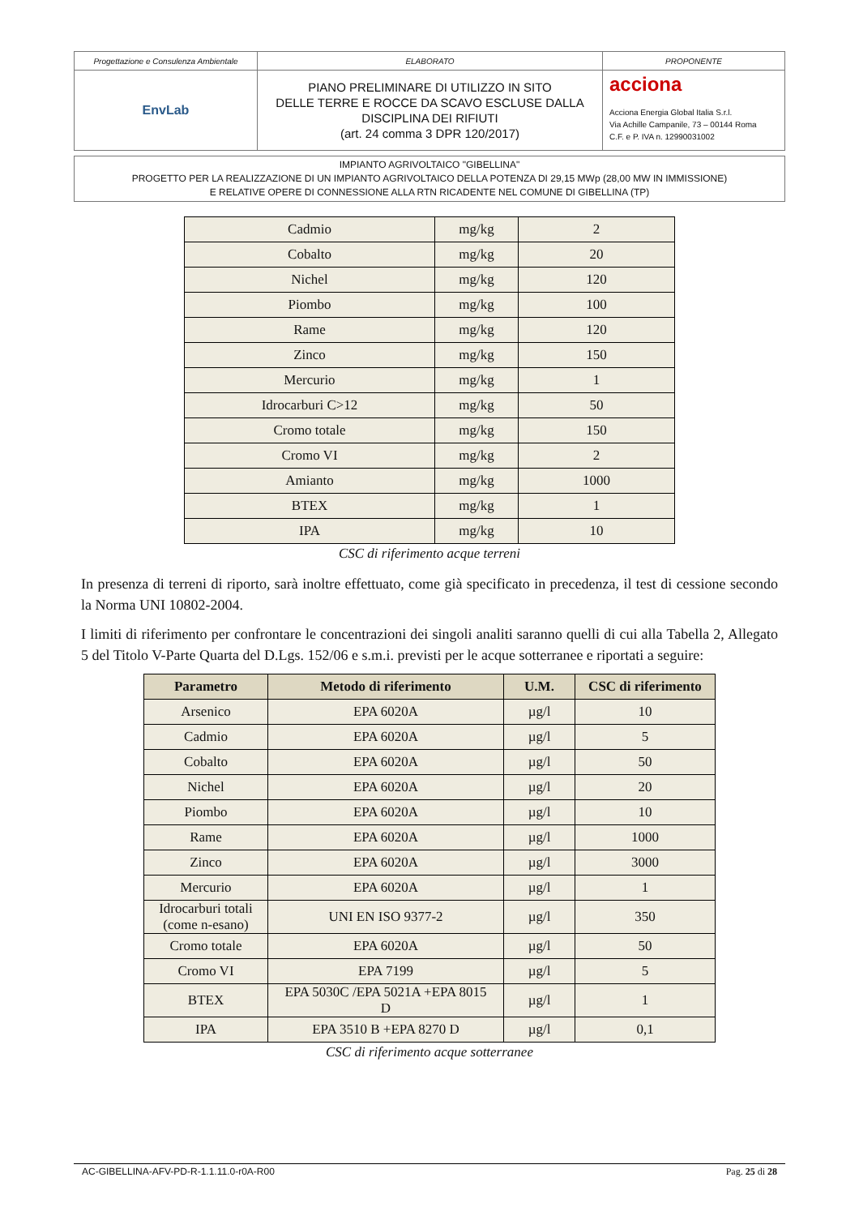| Progettazione e Consulenza Ambientale | ELABORATO | PROPONENTE |
| EnvLab | PIANO PRELIMINARE DI UTILIZZO IN SITO DELLE TERRE E ROCCE DA SCAVO ESCLUSE DALLA DISCIPLINA DEI RIFIUTI (art. 24 comma 3 DPR 120/2017) | acciona Acciona Energia Global Italia S.r.l. Via Achille Campanile, 73 – 00144 Roma C.F. e P. IVA n. 12990031002 |
IMPIANTO AGRIVOLTAICO "GIBELLINA"
PROGETTO PER LA REALIZZAZIONE DI UN IMPIANTO AGRIVOLTAICO DELLA POTENZA DI 29,15 MWp (28,00 MW IN IMMISSIONE)
E RELATIVE OPERE DI CONNESSIONE ALLA RTN RICADENTE NEL COMUNE DI GIBELLINA (TP)
| Cadmio | mg/kg | 2 |
| Cobalto | mg/kg | 20 |
| Nichel | mg/kg | 120 |
| Piombo | mg/kg | 100 |
| Rame | mg/kg | 120 |
| Zinco | mg/kg | 150 |
| Mercurio | mg/kg | 1 |
| Idrocarburi C>12 | mg/kg | 50 |
| Cromo totale | mg/kg | 150 |
| Cromo VI | mg/kg | 2 |
| Amianto | mg/kg | 1000 |
| BTEX | mg/kg | 1 |
| IPA | mg/kg | 10 |
CSC di riferimento acque terreni
In presenza di terreni di riporto, sarà inoltre effettuato, come già specificato in precedenza, il test di cessione secondo la Norma UNI 10802-2004.
I limiti di riferimento per confrontare le concentrazioni dei singoli analiti saranno quelli di cui alla Tabella 2, Allegato 5 del Titolo V-Parte Quarta del D.Lgs. 152/06 e s.m.i. previsti per le acque sotterranee e riportati a seguire:
| Parametro | Metodo di riferimento | U.M. | CSC di riferimento |
| --- | --- | --- | --- |
| Arsenico | EPA 6020A | µg/l | 10 |
| Cadmio | EPA 6020A | µg/l | 5 |
| Cobalto | EPA 6020A | µg/l | 50 |
| Nichel | EPA 6020A | µg/l | 20 |
| Piombo | EPA 6020A | µg/l | 10 |
| Rame | EPA 6020A | µg/l | 1000 |
| Zinco | EPA 6020A | µg/l | 3000 |
| Mercurio | EPA 6020A | µg/l | 1 |
| Idrocarburi totali (come n-esano) | UNI EN ISO 9377-2 | µg/l | 350 |
| Cromo totale | EPA 6020A | µg/l | 50 |
| Cromo VI | EPA 7199 | µg/l | 5 |
| BTEX | EPA 5030C /EPA 5021A +EPA 8015 D | µg/l | 1 |
| IPA | EPA 3510 B +EPA 8270 D | µg/l | 0,1 |
CSC di riferimento acque sotterranee
AC-GIBELLINA-AFV-PD-R-1.1.11.0-r0A-R00 Pag. 25 di 28